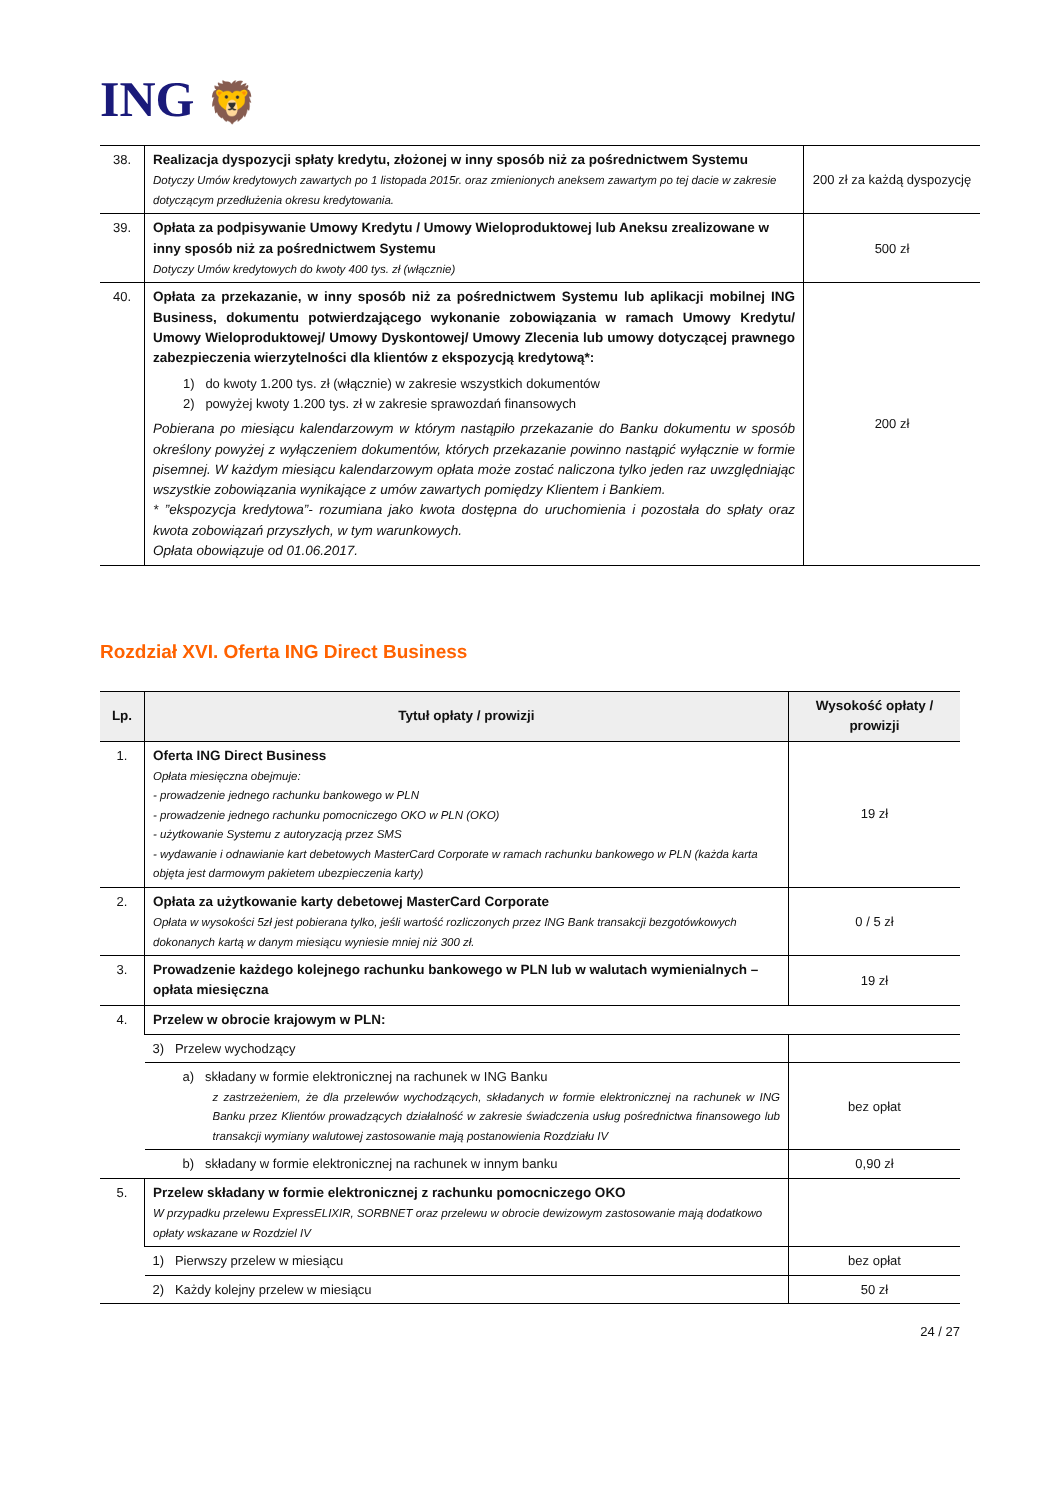ING 🦁
| 38. | Realizacja dyspozycji spłaty kredytu, złożonej w inny sposób niż za pośrednictwem Systemu Dotyczy Umów kredytowych zawartych po 1 listopada 2015r. oraz zmienionych aneksem zawartym po tej dacie w zakresie dotyczącym przedłużenia okresu kredytowania. | 200 zł za każdą dyspozycję |
| 39. | Opłata za podpisywanie Umowy Kredytu / Umowy Wieloproduktowej lub Aneksu zrealizowane w inny sposób niż za pośrednictwem Systemu Dotyczy Umów kredytowych do kwoty 400 tys. zł (włącznie) | 500 zł |
| 40. | Opłata za przekazanie, w inny sposób niż za pośrednictwem Systemu lub aplikacji mobilnej ING Business, dokumentu potwierdzającego wykonanie zobowiązania w ramach Umowy Kredytu/ Umowy Wieloproduktowej/ Umowy Dyskontowej/ Umowy Zlecenia lub umowy dotyczącej prawnego zabezpieczenia wierzytelności dla klientów z ekspozycją kredytową*: 1) do kwoty 1.200 tys. zł (włącznie) w zakresie wszystkich dokumentów 2) powyżej kwoty 1.200 tys. zł w zakresie sprawozdań finansowych Pobierana po miesiącu kalendarzowym w którym nastąpiło przekazanie do Banku dokumentu w sposób określony powyżej z wyłączeniem dokumentów, których przekazanie powinno nastąpić wyłącznie w formie pisemnej. W każdym miesiącu kalendarzowym opłata może zostać naliczona tylko jeden raz uwzględniając wszystkie zobowiązania wynikające z umów zawartych pomiędzy Klientem i Bankiem. * ”ekspozycja kredytowa”- rozumiana jako kwota dostępna do uruchomienia i pozostała do spłaty oraz kwota zobowiązań przyszłych, w tym warunkowych. Opłata obowiązuje od 01.06.2017. | 200 zł |
Rozdział XVI. Oferta ING Direct Business
| Lp. | Tytuł opłaty / prowizji | Wysokość opłaty / prowizji |
| --- | --- | --- |
| 1. | Oferta ING Direct Business Opłata miesięczna obejmuje: - prowadzenie jednego rachunku bankowego w PLN - prowadzenie jednego rachunku pomocniczego OKO w PLN (OKO) - użytkowanie Systemu z autoryzacją przez SMS - wydawanie i odnawianie kart debetowych MasterCard Corporate w ramach rachunku bankowego w PLN (każda karta objęta jest darmowym pakietem ubezpieczenia karty) | 19 zł |
| 2. | Opłata za użytkowanie karty debetowej MasterCard Corporate Opłata w wysokości 5zł jest pobierana tylko, jeśli wartość rozliczonych przez ING Bank transakcji bezgotówkowych dokonanych kartą w danym miesiącu wyniesie mniej niż 300 zł. | 0 / 5 zł |
| 3. | Prowadzenie każdego kolejnego rachunku bankowego w PLN lub w walutach wymienialnych – opłata miesięczna | 19 zł |
| 4. | Przelew w obrocie krajowym w PLN: | |
| | 3) Przelew wychodzący | |
| | a) składany w formie elektronicznej na rachunek w ING Banku z zastrzeżeniem, że dla przelewów wychodzących, składanych w formie elektronicznej na rachunek w ING Banku przez Klientów prowadzących działalność w zakresie świadczenia usług pośrednictwa finansowego lub transakcji wymiany walutowej zastosowanie mają postanowienia Rozdziału IV | bez opłat |
| | b) składany w formie elektronicznej na rachunek w innym banku | 0,90 zł |
| 5. | Przelew składany w formie elektronicznej z rachunku pomocniczego OKO W przypadku przelewu ExpressELIXIR, SORBNET oraz przelewu w obrocie dewizowym zastosowanie mają dodatkowo opłaty wskazane w Rozdziel IV | |
| | 1) Pierwszy przelew w miesiącu | bez opłat |
| | 2) Każdy kolejny przelew w miesiącu | 50 zł |
24 / 27